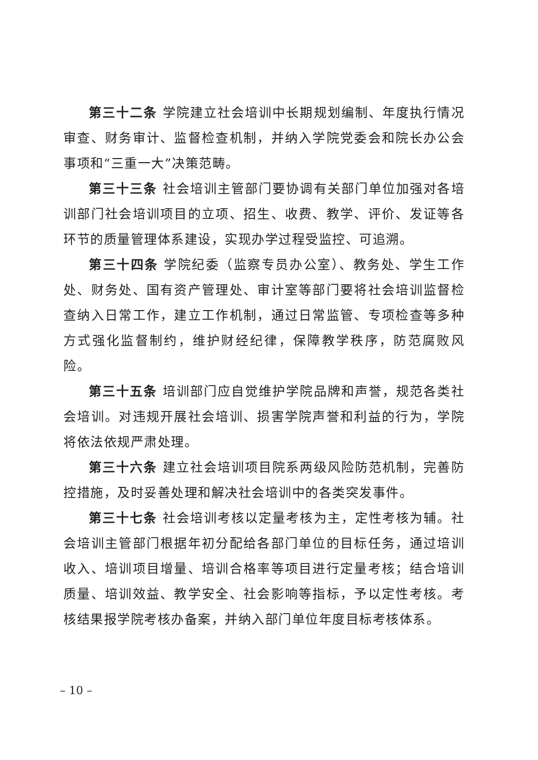第三十二条 学院建立社会培训中长期规划编制、年度执行情况审查、财务审计、监督检查机制，并纳入学院党委会和院长办公会事项和“三重一大”决策范畴。
第三十三条 社会培训主管部门要协调有关部门单位加强对各培训部门社会培训项目的立项、招生、收费、教学、评价、发证等各环节的质量管理体系建设，实现办学过程受监控、可追溯。
第三十四条 学院纪委（监察专员办公室）、教务处、学生工作处、财务处、国有资产管理处、审计室等部门要将社会培训监督检查纳入日常工作，建立工作机制，通过日常监管、专项检查等多种方式强化监督制约，维护财经纪律，保障教学秩序，防范腐败风险。
第三十五条 培训部门应自觉维护学院品牌和声誉，规范各类社会培训。对违规开展社会培训、损害学院声誉和利益的行为，学院将依法依规严肃处理。
第三十六条 建立社会培训项目院系两级风险防范机制，完善防控措施，及时妥善处理和解决社会培训中的各类突发事件。
第三十七条 社会培训考核以定量考核为主，定性考核为辅。社会培训主管部门根据年初分配给各部门单位的目标任务，通过培训收入、培训项目增量、培训合格率等项目进行定量考核；结合培训质量、培训效益、教学安全、社会影响等指标，予以定性考核。考核结果报学院考核办备案，并纳入部门单位年度目标考核体系。
– 10 –